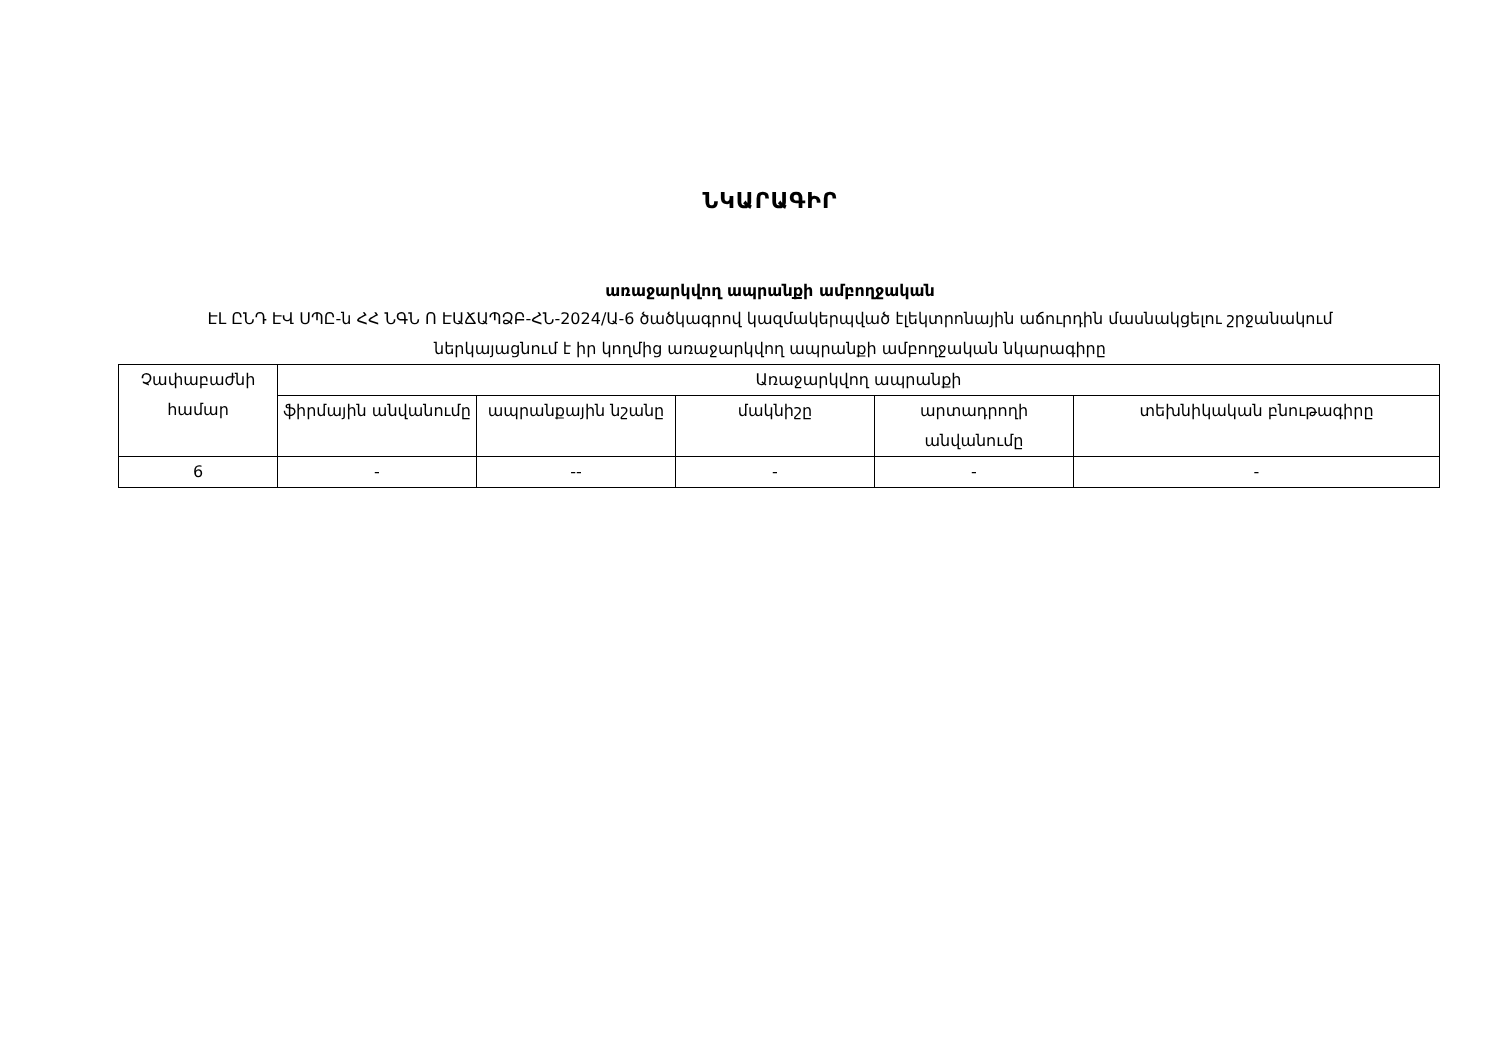ՆԿԱՐԱԳԻՐ
առաջարկվող ապրանքի ամբողջական
ԷԼ ԸՆԴ ԷՎ ՍՊԸ-ն ՀՀ ՆԳՆ Ո ԷԱՃԱՊՁԲ-ՀՆ-2024/Ա-6 ծածկագրով կազմակերպված էլեկտրոնային աճուրդին մասնակցելու շրջանակում ներկայացնում է իր կողմից առաջարկվող ապրանքի ամբողջական նկարագիրը
| Չափաբաժնի համար | Առաջարկվող ապրանքի | | | | |
| --- | --- | --- | --- | --- | --- |
| | ֆիրմային անվանումը | ապրանքային նշանը | մակնիշը | արտադրողի անվանումը | տեխնիկական բնութագիրը |
| 6 | - | -- | - | - | - |